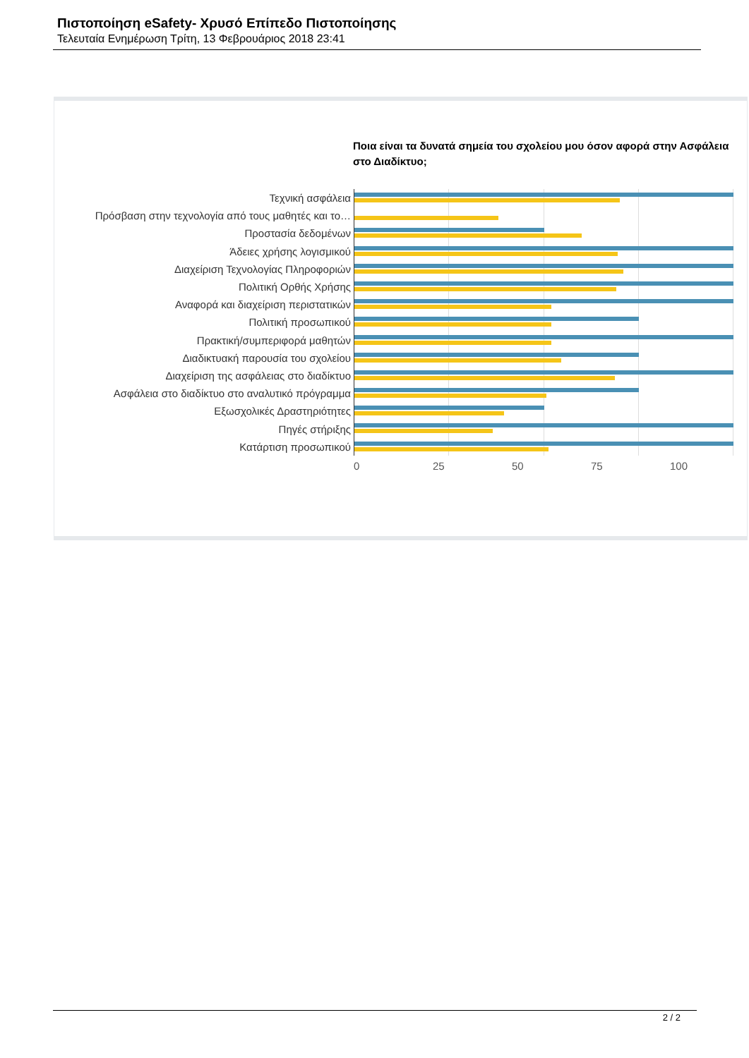Πιστοποίηση eSafety- Χρυσό Επίπεδο Πιστοποίησης
Τελευταία Ενημέρωση Τρίτη, 13 Φεβρουάριος 2018 23:41
Ποια είναι τα δυνατά σημεία του σχολείου μου όσον αφορά στην Ασφάλεια στο Διαδίκτυο;
Τεχνική ασφάλεια
Πρόσβαση στην τεχνολογία από τους μαθητές και το…
Προστασία δεδομένων
Άδειες χρήσης λογισμικού
Διαχείριση Τεχνολογίας Πληροφοριών
Πολιτική Ορθής Χρήσης
Αναφορά και διαχείριση περιστατικών
Πολιτική προσωπικού
Πρακτική/συμπεριφορά μαθητών
Διαδικτυακή παρουσία του σχολείου
Διαχείριση της ασφάλειας στο διαδίκτυο
Ασφάλεια στο διαδίκτυο στο αναλυτικό πρόγραμμα
Εξωσχολικές Δραστηριότητες
Πηγές στήριξης
Κατάρτιση προσωπικού
0 25 50 75 100
2 / 2